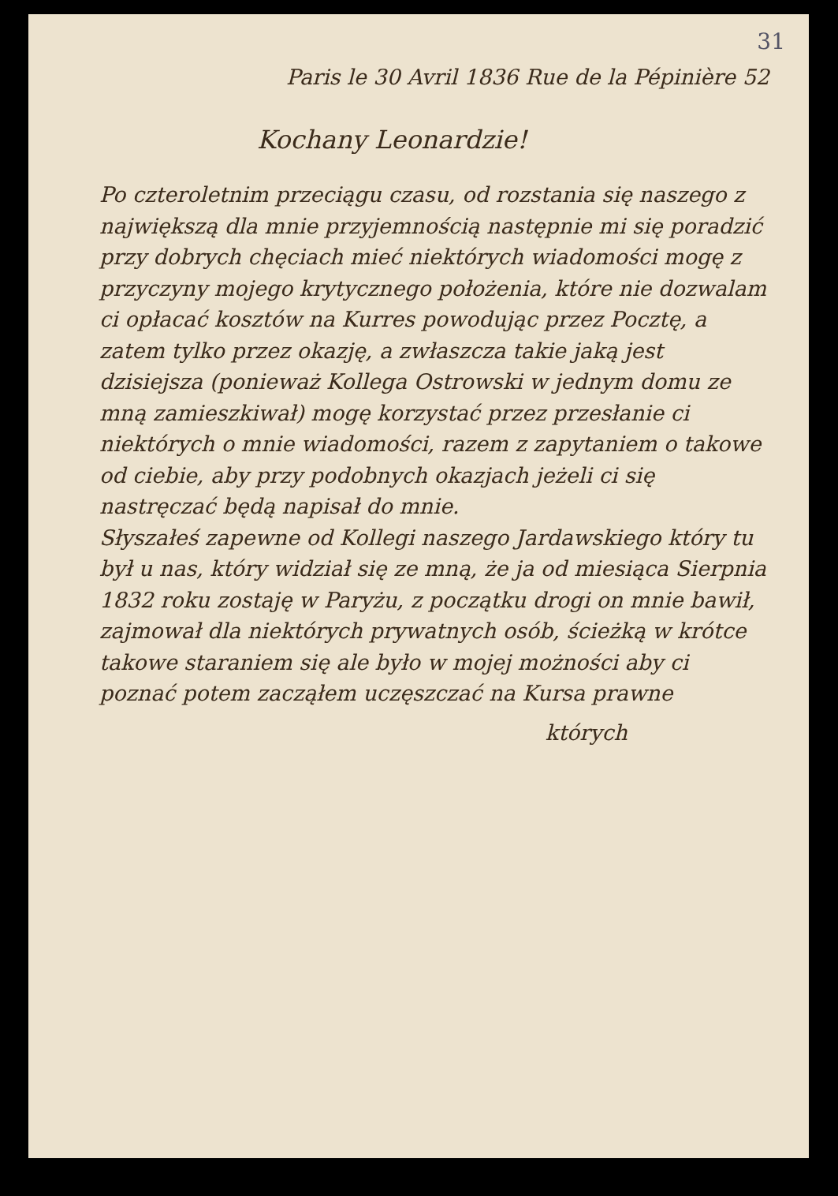31
Paris le 30 Avril 1836 Rue de la Pépinière 52
Kochany Leonardzie!
Po czteroletnim przeciągu czasu, od rozstania się naszego z największą dla mnie przyjemnością następnie mi się poradzić przy dobrych chęciach mieć niektórych wiadomości mogę z przyczyny mojego krytycznego położenia, które nie dozwalam ci opłacać kosztów na Kurres powodując przez Pocztę, a zatem tylko przez okazję, a zwłaszcza takie jaką jest dzisiejsza (ponieważ Kollega Ostrowski w jednym domu ze mną zamieszkiwał) mogę korzystać przez przesłanie ci niektórych o mnie wiadomości, razem z zapytaniem o takowe od ciebie, aby przy podobnych okazjach jeżeli ci się nastręczać będą napisał do mnie.
Słyszałeś zapewne od Kollegi naszego Jardawskiego który tu był u nas, który widział się ze mną, że ja od miesiąca Sierpnia 1832 roku zostaję w Paryżu, z początku drogi on mnie bawił, zajmował dla niektórych prywatnych osób, ścieżką w krótce takowe staraniem się ale było w mojej możności aby ci poznać potem zacząłem uczęszczać na Kursa prawne
których